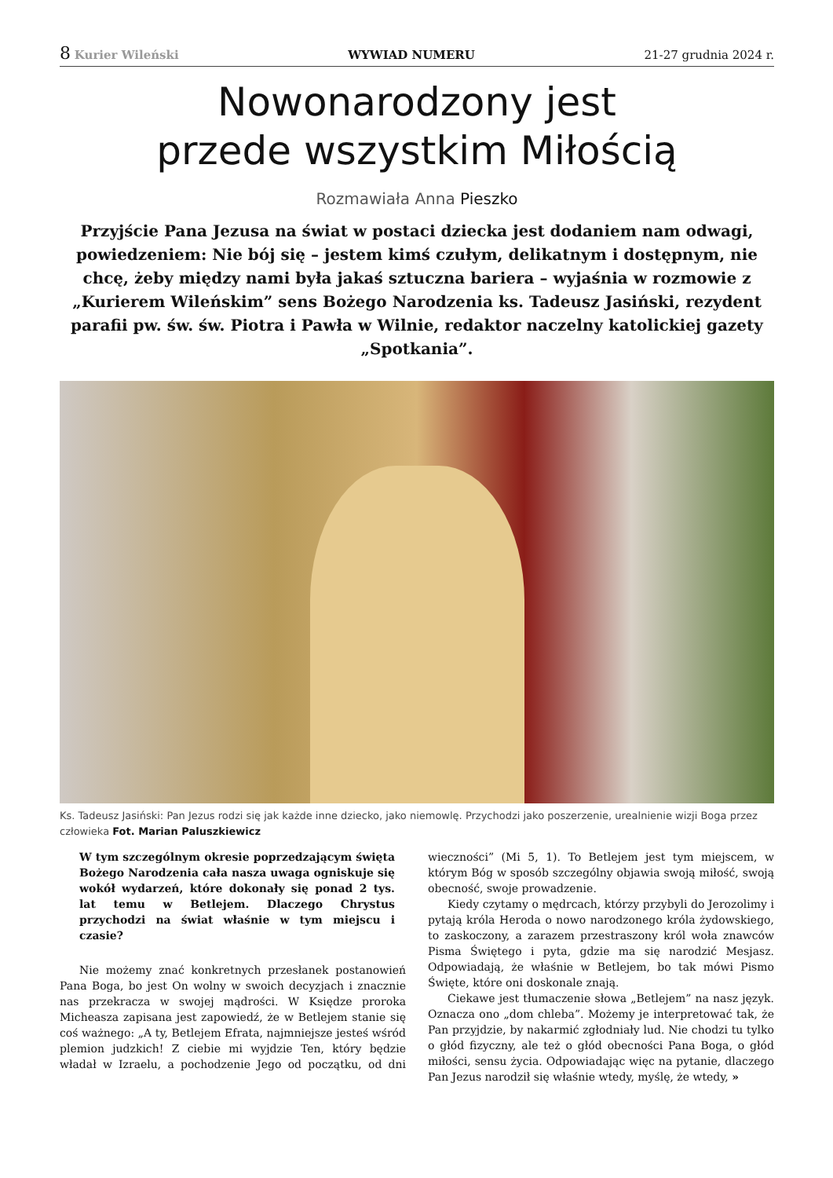8 Kurier Wileński WYWIAD NUMERU 21-27 grudnia 2024 r.
Nowonarodzony jest
przede wszystkim Miłością
Rozmawiała Anna Pieszko
Przyjście Pana Jezusa na świat w postaci dziecka jest dodaniem nam odwagi, powiedzeniem: Nie bój się – jestem kimś czułym, delikatnym i dostępnym, nie chcę, żeby między nami była jakaś sztuczna bariera – wyjaśnia w rozmowie z „Kurierem Wileńskim” sens Bożego Narodzenia ks. Tadeusz Jasiński, rezydent parafii pw. św. św. Piotra i Pawła w Wilnie, redaktor naczelny katolickiej gazety „Spotkania”.
Ks. Tadeusz Jasiński: Pan Jezus rodzi się jak każde inne dziecko, jako niemowlę. Przychodzi jako poszerzenie, urealnienie wizji Boga przez człowieka Fot. Marian Paluszkiewicz
W tym szczególnym okresie poprzedzającym święta Bożego Narodzenia cała nasza uwaga ogniskuje się wokół wydarzeń, które dokonały się ponad 2 tys. lat temu w Betlejem. Dlaczego Chrystus przychodzi na świat właśnie w tym miejscu i czasie?
Nie możemy znać konkretnych przesłanek postanowień Pana Boga, bo jest On wolny w swoich decyzjach i znacznie nas przekracza w swojej mądrości. W Księdze proroka Micheasza zapisana jest zapowiedź, że w Betlejem stanie się coś ważnego: „A ty, Betlejem Efrata, najmniejsze jesteś wśród plemion judzkich! Z ciebie mi wyjdzie Ten, który będzie władał w Izraelu, a pochodzenie Jego od początku, od dni wieczności” (Mi 5, 1). To Betlejem jest tym miejscem, w którym Bóg w sposób szczególny objawia swoją miłość, swoją obecność, swoje prowadzenie.
Kiedy czytamy o mędrcach, którzy przybyli do Jerozolimy i pytają króla Heroda o nowo narodzonego króla żydowskiego, to zaskoczony, a zarazem przestraszony król woła znawców Pisma Świętego i pyta, gdzie ma się narodzić Mesjasz. Odpowiadają, że właśnie w Betlejem, bo tak mówi Pismo Święte, które oni doskonale znają.
Ciekawe jest tłumaczenie słowa „Betlejem” na nasz język. Oznacza ono „dom chleba”. Możemy je interpretować tak, że Pan przyjdzie, by nakarmić zgłodniały lud. Nie chodzi tu tylko o głód fizyczny, ale też o głód obecności Pana Boga, o głód miłości, sensu życia. Odpowiadając więc na pytanie, dlaczego Pan Jezus narodził się właśnie wtedy, myślę, że wtedy, »